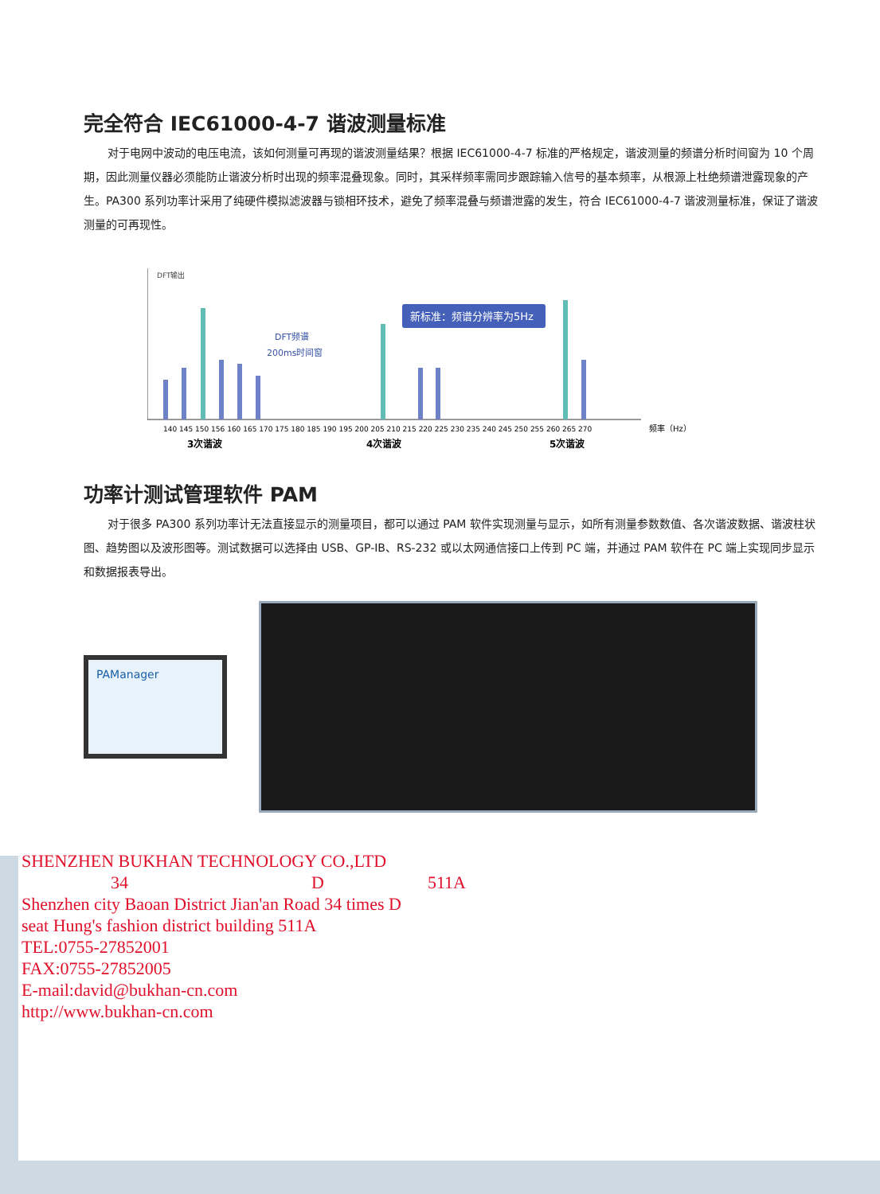完全符合 IEC61000-4-7 谐波测量标准
对于电网中波动的电压电流，该如何测量可再现的谐波测量结果？根据 IEC61000-4-7 标准的严格规定，谐波测量的频谱分析时间窗为 10 个周期，因此测量仪器必须能防止谐波分析时出现的频率混叠现象。同时，其采样频率需同步跟踪输入信号的基本频率，从根源上杜绝频谱泄露现象的产生。PA300 系列功率计采用了纯硬件模拟滤波器与锁相环技术，避免了频率混叠与频谱泄露的发生，符合 IEC61000-4-7 谐波测量标准，保证了谐波测量的可再现性。
DFT输出
DFT频谱
200ms时间窗
新标准：频谱分辨率为5Hz
140 145 150 156 160 165 170 175 180 185 190 195 200 205 210 215 220 225 230 235 240 245 250 255 260 265 270
频率（Hz）
3次谐波
4次谐波
5次谐波
功率计测试管理软件 PAM
对于很多 PA300 系列功率计无法直接显示的测量项目，都可以通过 PAM 软件实现测量与显示，如所有测量参数数值、各次谐波数据、谐波柱状图、趋势图以及波形图等。测试数据可以选择由 USB、GP-IB、RS-232 或以太网通信接口上传到 PC 端，并通过 PAM 软件在 PC 端上实现同步显示和数据报表导出。
PAManager
SHENZHEN BUKHAN TECHNOLOGY CO.,LTD
34 D 511A
Shenzhen city Baoan District Jian'an Road 34 times D
seat Hung's fashion district building 511A
TEL:0755-27852001
FAX:0755-27852005
E-mail:david@bukhan-cn.com
http://www.bukhan-cn.com